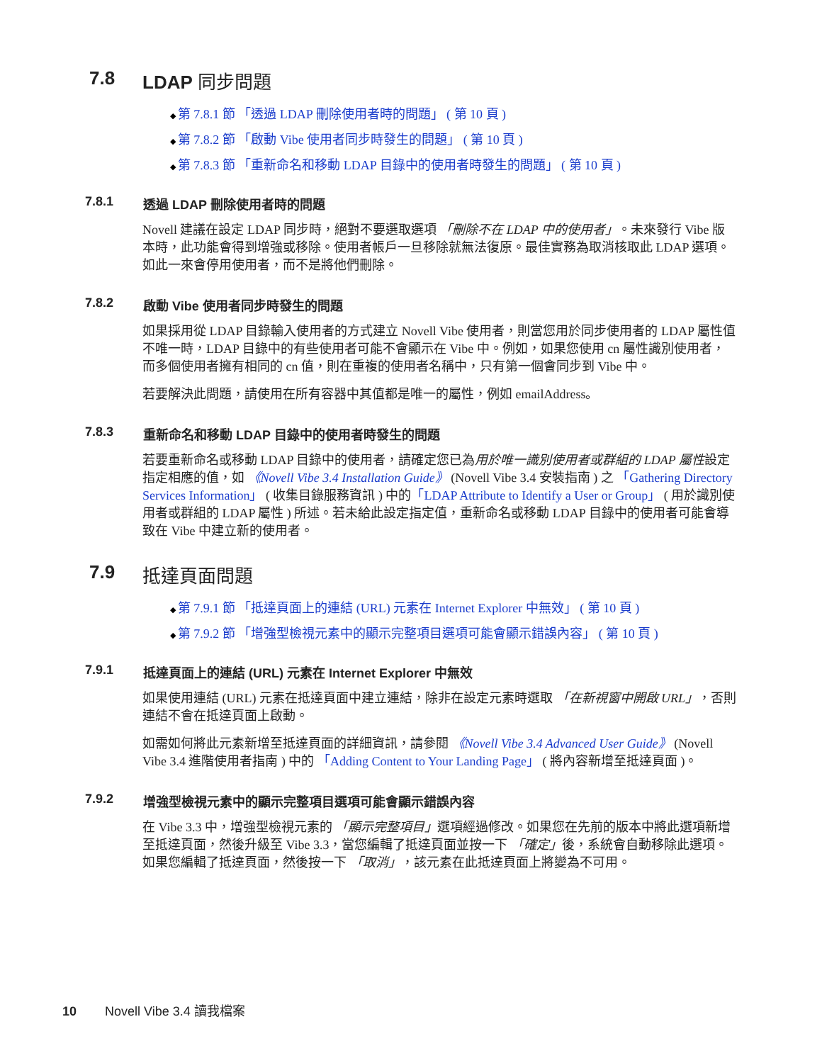7.8 LDAP 同步問題
第 7.8.1 節 「透過 LDAP 刪除使用者時的問題」 ( 第 10 頁 )
第 7.8.2 節 「啟動 Vibe 使用者同步時發生的問題」 ( 第 10 頁 )
第 7.8.3 節 「重新命名和移動 LDAP 目錄中的使用者時發生的問題」 ( 第 10 頁 )
7.8.1 透過 LDAP 刪除使用者時的問題
Novell 建議在設定 LDAP 同步時，絕對不要選取選項 「刪除不在 LDAP 中的使用者」。未來發行 Vibe 版本時，此功能會得到增強或移除。使用者帳戶一旦移除就無法復原。最佳實務為取消核取此 LDAP 選項。如此一來會停用使用者，而不是將他們刪除。
7.8.2 啟動 Vibe 使用者同步時發生的問題
如果採用從 LDAP 目錄輸入使用者的方式建立 Novell Vibe 使用者，則當您用於同步使用者的 LDAP 屬性值不唯一時，LDAP 目錄中的有些使用者可能不會顯示在 Vibe 中。例如，如果您使用 cn 屬性識別使用者，而多個使用者擁有相同的 cn 值，則在重複的使用者名稱中，只有第一個會同步到 Vibe 中。
若要解決此問題，請使用在所有容器中其值都是唯一的屬性，例如 emailAddress。
7.8.3 重新命名和移動 LDAP 目錄中的使用者時發生的問題
若要重新命名或移動 LDAP 目錄中的使用者，請確定您已為用於唯一識別使用者或群組的 LDAP 屬性設定指定相應的值，如 《Novell Vibe 3.4 Installation Guide》 (Novell Vibe 3.4 安裝指南 ) 之 「Gathering Directory Services Information」 ( 收集目錄服務資訊 ) 中的「LDAP Attribute to Identify a User or Group」 ( 用於識別使用者或群組的 LDAP 屬性 ) 所述。若未給此設定指定值，重新命名或移動 LDAP 目錄中的使用者可能會導致在 Vibe 中建立新的使用者。
7.9 抵達頁面問題
第 7.9.1 節 「抵達頁面上的連結 (URL) 元素在 Internet Explorer 中無效」 ( 第 10 頁 )
第 7.9.2 節 「增強型檢視元素中的顯示完整項目選項可能會顯示錯誤內容」 ( 第 10 頁 )
7.9.1 抵達頁面上的連結 (URL) 元素在 Internet Explorer 中無效
如果使用連結 (URL) 元素在抵達頁面中建立連結，除非在設定元素時選取 「在新視窗中開啟 URL」，否則連結不會在抵達頁面上啟動。
如需如何將此元素新增至抵達頁面的詳細資訊，請參閱 《Novell Vibe 3.4 Advanced User Guide》 (Novell Vibe 3.4 進階使用者指南 ) 中的 「Adding Content to Your Landing Page」 ( 將內容新增至抵達頁面 )。
7.9.2 增強型檢視元素中的顯示完整項目選項可能會顯示錯誤內容
在 Vibe 3.3 中，增強型檢視元素的 「顯示完整項目」選項經過修改。如果您在先前的版本中將此選項新增至抵達頁面，然後升級至 Vibe 3.3，當您編輯了抵達頁面並按一下 「確定」後，系統會自動移除此選項。如果您編輯了抵達頁面，然後按一下 「取消」，該元素在此抵達頁面上將變為不可用。
10 Novell Vibe 3.4 讀我檔案